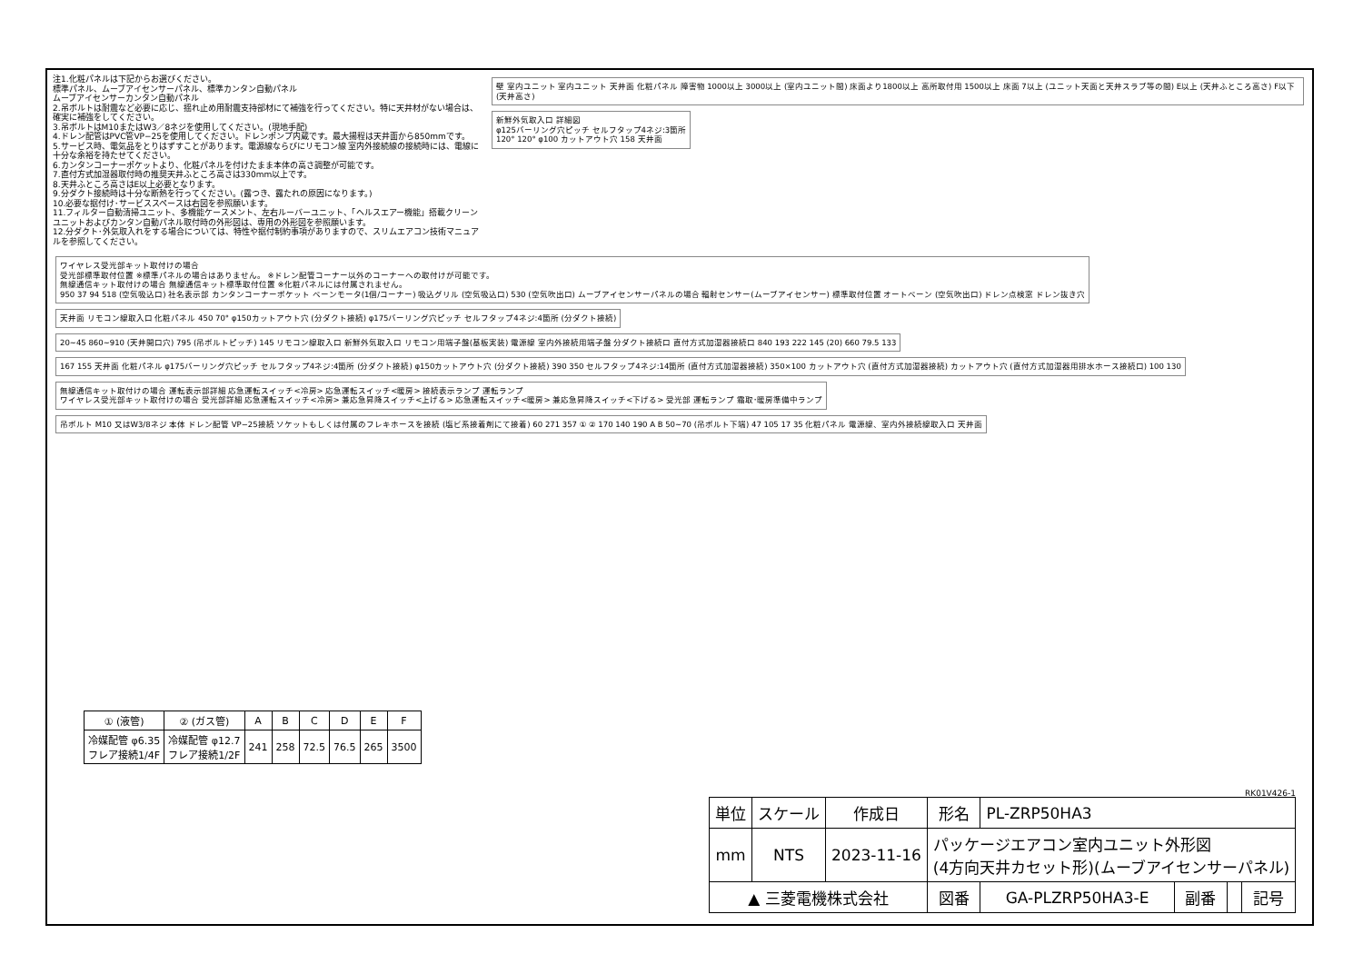注1.化粧パネルは下記からお選びください。
標準パネル、ムーブアイセンサーパネル、標準カンタン自動パネル
ムーブアイセンサーカンタン自動パネル
2.吊ボルトは耐震など必要に応じ、揺れ止め用耐震支持部材にて補強を行ってください。特に天井材がない場合は、確実に補強をしてください。
3.吊ボルトはM10またはW3／8ネジを使用してください。(現地手配)
4.ドレン配管はPVC管VP−25を使用してください。ドレンポンプ内蔵です。最大揚程は天井面から850mmです。
5.サービス時、電気品をとりはずすことがあります。電源線ならびにリモコン線 室内外接続線の接続時には、電線に十分な余裕を持たせてください。
6.カンタンコーナーポケットより、化粧パネルを付けたまま本体の高さ調整が可能です。
7.直付方式加湿器取付時の推奨天井ふところ高さは330mm以上です。
8.天井ふところ高さはE以上必要となります。
9.分ダクト接続時は十分な断熱を行ってください。(露つき、露たれの原因になります。)
10.必要な据付け･サービススペースは右図を参照願います。
11.フィルター自動清掃ユニット、多機能ケースメント、左右ルーバーユニット、「ヘルスエアー機能」搭載クリーンユニットおよびカンタン自動パネル取付時の外形図は、専用の外形図を参照願います。
12.分ダクト･外気取入れをする場合については、特性や据付制約事項がありますので、スリムエアコン技術マニュアルを参照してください。
壁 室内ユニット 室内ユニット 天井面 化粧パネル 障害物 1000以上 3000以上 (室内ユニット間) 床面より1800以上 高所取付用 1500以上 床面 7以上 (ユニット天面と天井スラブ等の間) E以上 (天井ふところ高さ) F以下 (天井高さ)
新鮮外気取入口 詳細図
φ125バーリング穴ピッチ セルフタップ4ネジ:3箇所
120° 120° φ100 カットアウト穴 158 天井面
ワイヤレス受光部キット取付けの場合
受光部標準取付位置 ※標準パネルの場合はありません。 ※ドレン配管コーナー以外のコーナーへの取付けが可能です。
無線通信キット取付けの場合 無線通信キット標準取付位置 ※化粧パネルには付属されません。
950 37 94 518 (空気吸込口) 社名表示部 カンタンコーナーポケット ベーンモータ(1個/コーナー) 吸込グリル (空気吸込口) 530 (空気吹出口) ムーブアイセンサーパネルの場合 輻射センサー(ムーブアイセンサー) 標準取付位置 オートベーン (空気吹出口) ドレン点検窓 ドレン抜き穴
天井面 リモコン線取入口 化粧パネル 450 70° φ150カットアウト穴 (分ダクト接続) φ175バーリング穴ピッチ セルフタップ4ネジ:4箇所 (分ダクト接続)
20~45 860~910 (天井開口穴) 795 (吊ボルトピッチ) 145 リモコン線取入口 新鮮外気取入口 リモコン用端子盤(基板実装) 電源線 室内外接続用端子盤 分ダクト接続口 直付方式加湿器接続口 840 193 222 145 (20) 660 79.5 133
167 155 天井面 化粧パネル φ175バーリング穴ピッチ セルフタップ4ネジ:4箇所 (分ダクト接続) φ150カットアウト穴 (分ダクト接続) 390 350 セルフタップ4ネジ:14箇所 (直付方式加湿器接続) 350×100 カットアウト穴 (直付方式加湿器接続) カットアウト穴 (直付方式加湿器用排水ホース接続口) 100 130
無線通信キット取付けの場合 運転表示部詳細 応急運転スイッチ<冷房> 応急運転スイッチ<暖房> 接続表示ランプ 運転ランプ
ワイヤレス受光部キット取付けの場合 受光部詳細 応急運転スイッチ<冷房> 兼応急昇降スイッチ<上げる> 応急運転スイッチ<暖房> 兼応急昇降スイッチ<下げる> 受光部 運転ランプ 霜取･暖房準備中ランプ
吊ボルト M10 又はW3/8ネジ 本体 ドレン配管 VP−25接続 ソケットもしくは付属のフレキホースを接続 (塩ビ系接着剤にて接着) 60 271 357 ① ② 170 140 190 A B 50~70 (吊ボルト下端) 47 105 17 35 化粧パネル 電源線、室内外接続線取入口 天井面
| ① (液管) | ② (ガス管) | A | B | C | D | E | F |
| --- | --- | --- | --- | --- | --- | --- | --- |
| 冷媒配管 φ6.35 フレア接続1/4F | 冷媒配管 φ12.7 フレア接続1/2F | 241 | 258 | 72.5 | 76.5 | 265 | 3500 |
RK01V426-1
| 単位 | スケール | 作成日 | 形名 | PL-ZRP50HA3 | | | |
| mm | NTS | 2023-11-16 | パッケージエアコン室内ユニット外形図 (4方向天井カセット形)(ムーブアイセンサーパネル) | | | | |
| ▲ 三菱電機株式会社 | | | 図番 | GA-PLZRP50HA3-E | 副番 | | 記号 |